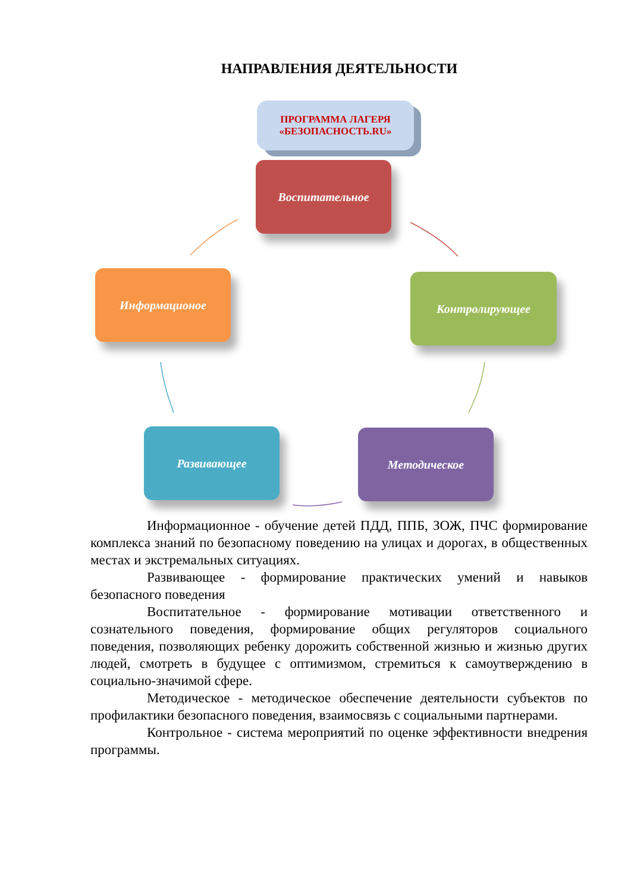НАПРАВЛЕНИЯ ДЕЯТЕЛЬНОСТИ
ПРОГРАММА ЛАГЕРЯ
«БЕЗОПАСНОСТЬ.RU»
Воспитательное
Информационое Контролирующее
Развивающее Методическое
Информационное - обучение детей ПДД, ППБ, ЗОЖ, ПЧС формирование комплекса знаний по безопасному поведению на улицах и дорогах, в общественных местах и экстремальных ситуациях.
Развивающее - формирование практических умений и навыков безопасного поведения
Воспитательное - формирование мотивации ответственного и сознательного поведения, формирование общих регуляторов социального поведения, позволяющих ребенку дорожить собственной жизнью и жизнью других людей, смотреть в будущее с оптимизмом, стремиться к самоутверждению в социально-значимой сфере.
Методическое - методическое обеспечение деятельности субъектов по профилактики безопасного поведения, взаимосвязь с социальными партнерами.
Контрольное - система мероприятий по оценке эффективности внедрения программы.